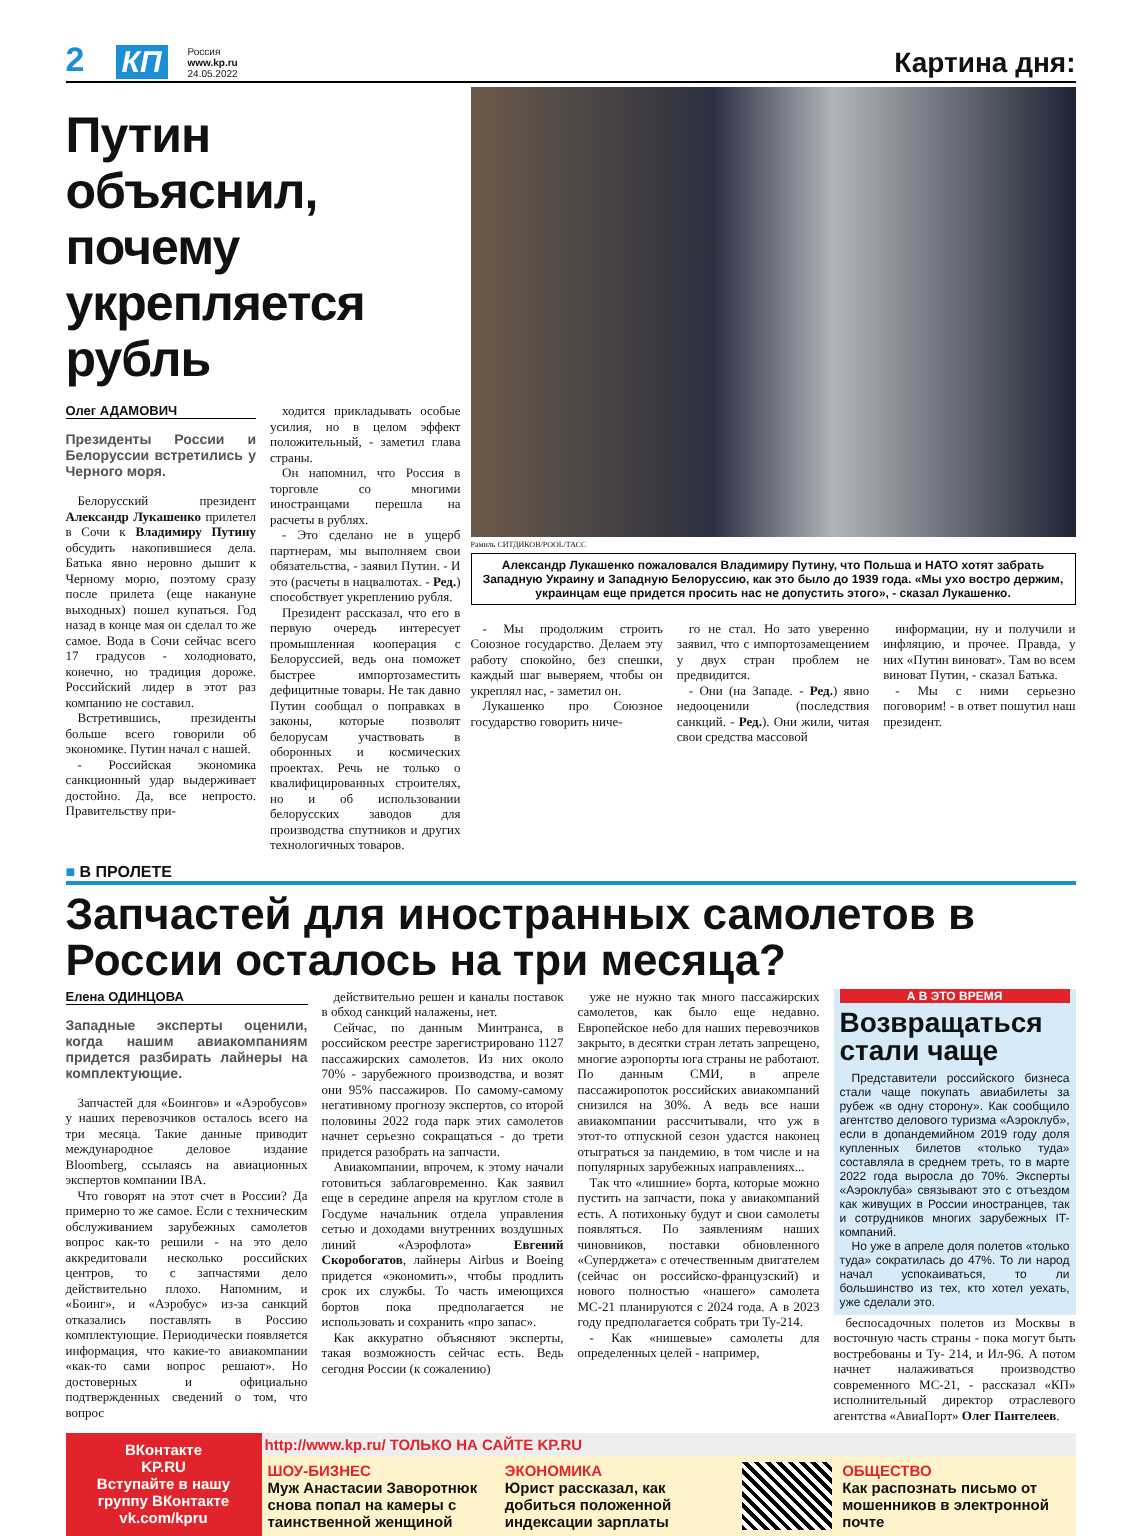2 КП Россия
www.kp.ru
24.05.2022 Картина дня:
Путин объяснил, почему укрепляется рубль
Олег АДАМОВИЧ
Президенты России и Белоруссии встретились у Черного моря.
Белорусский президент Александр Лукашенко прилетел в Сочи к Владимиру Путину обсудить накопившиеся дела. Батька явно неровно дышит к Черному морю, поэтому сразу после прилета (еще накануне выходных) пошел купаться. Год назад в конце мая он сделал то же самое. Вода в Сочи сейчас всего 17 градусов - холодновато, конечно, но традиция дороже. Российский лидер в этот раз компанию не составил.
Встретившись, президенты больше всего говорили об экономике. Путин начал с нашей.
- Российская экономика санкционный удар выдерживает достойно. Да, все непросто. Правительству при-
ходится прикладывать особые усилия, но в целом эффект положительный, - заметил глава страны.
Он напомнил, что Россия в торговле со многими иностранцами перешла на расчеты в рублях.
- Это сделано не в ущерб партнерам, мы выполняем свои обязательства, - заявил Путин. - И это (расчеты в нацвалютах. - Ред.) способствует укреплению рубля.
Президент рассказал, что его в первую очередь интересует промышленная кооперация с Белоруссией, ведь она поможет быстрее импортозаместить дефицитные товары. Не так давно Путин сообщал о поправках в законы, которые позволят белорусам участвовать в оборонных и космических проектах. Речь не только о квалифицированных строителях, но и об использовании белорусских заводов для производства спутников и других технологичных товаров.
Рамиль СИТДИКОВ/POOL/ТАСС
Александр Лукашенко пожаловался Владимиру Путину, что Польша и НАТО хотят забрать Западную Украину и Западную Белоруссию, как это было до 1939 года. «Мы ухо востро держим, украинцам еще придется просить нас не допустить этого», - сказал Лукашенко.
- Мы продолжим строить Союзное государство. Делаем эту работу спокойно, без спешки, каждый шаг выверяем, чтобы он укреплял нас, - заметил он.
Лукашенко про Союзное государство говорить ниче-
го не стал. Но зато уверенно заявил, что с импортозамещением у двух стран проблем не предвидится.
- Они (на Западе. - Ред.) явно недооценили (последствия санкций. - Ред.). Они жили, читая свои средства массовой
информации, ну и получили и инфляцию, и прочее. Правда, у них «Путин виноват». Там во всем виноват Путин, - сказал Батька.
- Мы с ними серьезно поговорим! - в ответ пошутил наш президент.
■ В ПРОЛЕТЕ
Запчастей для иностранных самолетов в России осталось на три месяца?
Елена ОДИНЦОВА
Западные эксперты оценили, когда нашим авиакомпаниям придется разбирать лайнеры на комплектующие.
Запчастей для «Боингов» и «Аэробусов» у наших перевозчиков осталось всего на три месяца. Такие данные приводит международное деловое издание Bloomberg, ссылаясь на авиационных экспертов компании IBA.
Что говорят на этот счет в России? Да примерно то же самое. Если с техническим обслуживанием зарубежных самолетов вопрос как-то решили - на это дело аккредитовали несколько российских центров, то с запчастями дело действительно плохо. Напомним, и «Боинг», и «Аэробус» из-за санкций отказались поставлять в Россию комплектующие. Периодически появляется информация, что какие-то авиакомпании «как-то сами вопрос решают». Но достоверных и официально подтвержденных сведений о том, что вопрос
действительно решен и каналы поставок в обход санкций налажены, нет.
Сейчас, по данным Минтранса, в российском реестре зарегистрировано 1127 пассажирских самолетов. Из них около 70% - зарубежного производства, и возят они 95% пассажиров. По самому-самому негативному прогнозу экспертов, со второй половины 2022 года парк этих самолетов начнет серьезно сокращаться - до трети придется разобрать на запчасти.
Авиакомпании, впрочем, к этому начали готовиться заблаговременно. Как заявил еще в середине апреля на круглом столе в Госдуме начальник отдела управления сетью и доходами внутренних воздушных линий «Аэрофлота» Евгений Скоробогатов, лайнеры Airbus и Boeing придется «экономить», чтобы продлить срок их службы. То часть имеющихся бортов пока предполагается не использовать и сохранить «про запас».
Как аккуратно объясняют эксперты, такая возможность сейчас есть. Ведь сегодня России (к сожалению)
уже не нужно так много пассажирских самолетов, как было еще недавно. Европейское небо для наших перевозчиков закрыто, в десятки стран летать запрещено, многие аэропорты юга страны не работают. По данным СМИ, в апреле пассажиропоток российских авиакомпаний снизился на 30%. А ведь все наши авиакомпании рассчитывали, что уж в этот-то отпускной сезон удастся наконец отыграться за пандемию, в том числе и на популярных зарубежных направлениях...
Так что «лишние» борта, которые можно пустить на запчасти, пока у авиакомпаний есть. А потихоньку будут и свои самолеты появляться. По заявлениям наших чиновников, поставки обновленного «Суперджета» с отечественным двигателем (сейчас он российско-французский) и нового полностью «нашего» самолета МС-21 планируются с 2024 года. А в 2023 году предполагается собрать три Ту-214.
- Как «нишевые» самолеты для определенных целей - например,
А В ЭТО ВРЕМЯ
Возвращаться стали чаще
Представители российского бизнеса стали чаще покупать авиабилеты за рубеж «в одну сторону». Как сообщило агентство делового туризма «Аэроклуб», если в допандемийном 2019 году доля купленных билетов «только туда» составляла в среднем треть, то в марте 2022 года выросла до 70%. Эксперты «Аэроклуба» связывают это с отъездом как живущих в России иностранцев, так и сотрудников многих зарубежных IT-компаний.
Но уже в апреле доля полетов «только туда» сократилась до 47%. То ли народ начал успокаиваться, то ли большинство из тех, кто хотел уехать, уже сделали это.
беспосадочных полетов из Москвы в восточную часть страны - пока могут быть востребованы и Ту- 214, и Ил-96. А потом начнет налаживаться производство современного МС-21, - рассказал «КП» исполнительный директор отраслевого агентства «АвиаПорт» Олег Пантелеев.
ВКонтакте
KP.RU
Вступайте в нашу группу ВКонтакте vk.com/kpru
http://www.kp.ru/ ТОЛЬКО НА САЙТЕ KP.RU
ШОУ-БИЗНЕС
Муж Анастасии Заворотнюк снова попал на камеры с таинственной женщиной
ЭКОНОМИКА
Юрист рассказал, как добиться положенной индексации зарплаты
ОБЩЕСТВО
Как распознать письмо от мошенников в электронной почте